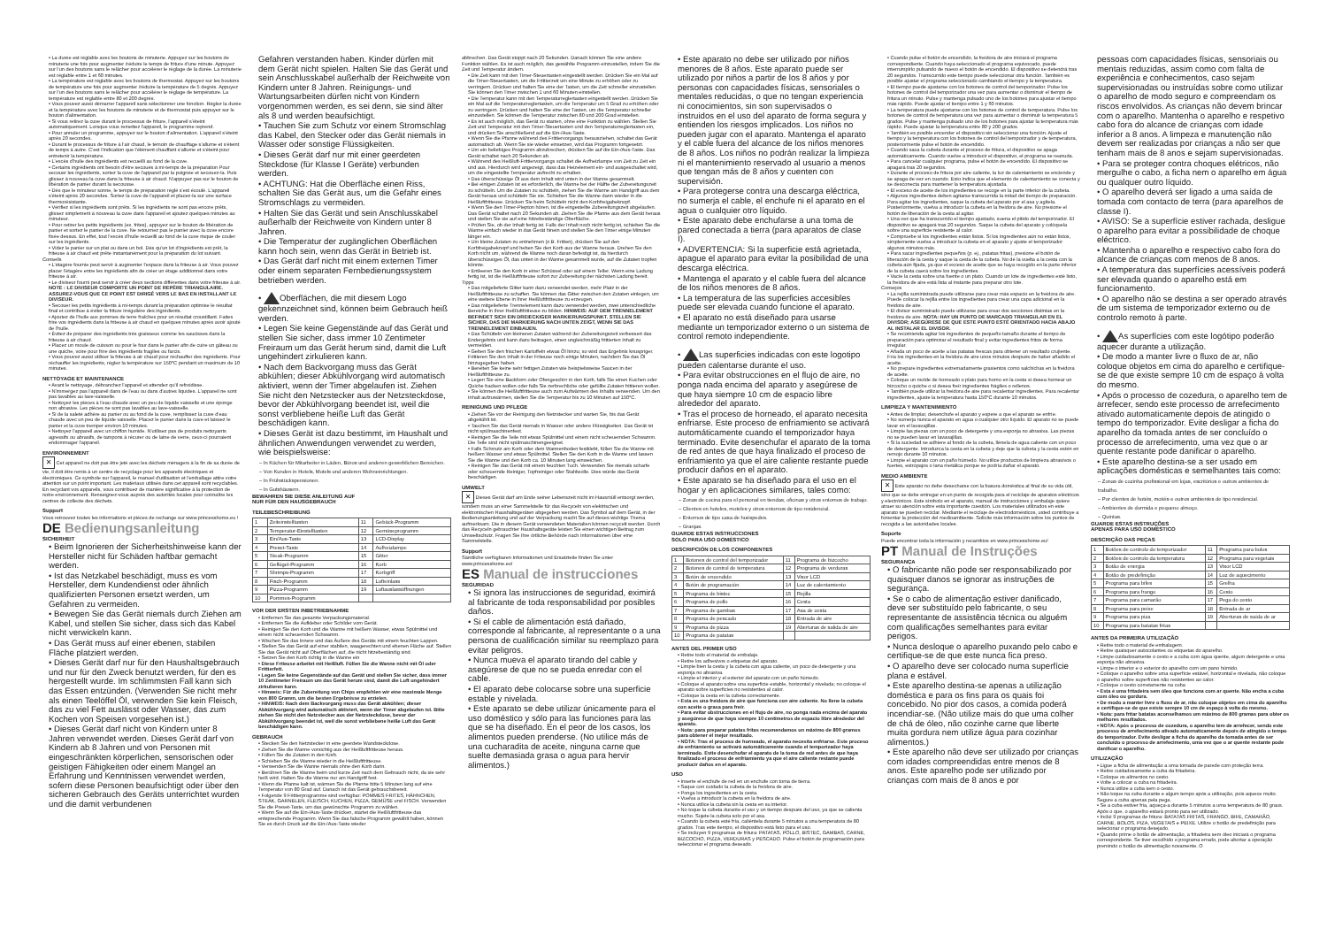• La durée est réglable avec les boutons de minuterie. Appuyez sur les boutons de minuterie une fois pour augmenter /réduire le temps de friture d'une minute. Appuyez sur l'un des boutons sans le relâcher pour accélérer le réglage de la durée. La minuterie est réglable entre 1 et 60 minutes.
• La température est réglable avec les boutons de thermostat. Appuyez sur les boutons de température une fois pour augmenter /réduire la température de 5 degrés. Appuyez sur l'un des boutons sans le relâcher pour accélérer le réglage de température. La température est réglable entre 80 et 200 degrés.
• Vous pouvez aussi démarrer l'appareil sans sélectionner une fonction. Réglez la durée et la température avec les boutons de minuterie et de thermostat puis appuyez sur le bouton d'alimentation.
• Si vous retirez la cuve durant le processus de friture, l'appareil s'éteint automatiquement. Lorsque vous remettez l'appareil, le programme reprend.
• Pour annuler un programme, appuyez sur le bouton d'alimentation. L'appareil s'éteint après 20 secondes.
• Durant le processus de friture à l'air chaud, le témoin de chauffage s'allume et s'éteint de temps à autre. C'est l'indication que l'élément chauffant s'allume et s'éteint pour entretenir la température.
• L'excès d'huile des ingrédients est recueilli au fond de la cuve.
• Certains ingrédients ont besoin d'être secoués à mi-temps de la préparation Pour secouer les ingrédients, sortez la cuve de l'appareil par la poignée et secouez-la. Puis glissez à nouveau la cuve dans la friteuse à air chaud. N'appuyez pas sur le bouton de libération de panier durant la secousse.
• Dès que le minuteur sonne, le temps de préparation réglé s'est écoulé. L'appareil s'éteint après 20 secondes. Sortez la cuve de l'appareil et placez-la sur une surface thermorésistante.
• Vérifiez si les ingrédients sont prêts. Si les ingrédients ne sont pas encore prêts, glissez simplement à nouveau la cuve dans l'appareil et ajoutez quelques minutes au minuteur.
• Pour retirer les petits ingrédients (ex. frites), appuyez sur le bouton de libération de panier et sortez le panier de la cuve. Ne retournez pas le panier avec la cuve encore fixée dessus. En effet, tout l'excès d'huile recueilli au fond de la cuve risque de couler sur les ingrédients.
• Videz le panier sur un plat ou dans un bol. Dès qu'un lot d'ingrédients est prêt, la friteuse à air chaud est prête instantanément pour la préparation du lot suivant.
Conseils
• L'étagère fournie peut servir à augmenter l'espace dans la friteuse à air. Vous pouvez placer l'étagère entre les ingrédients afin de créer un étage additionnel dans votre friteuse à air.
• Le diviseur fourni peut servir à créer deux sections différentes dans votre friteuse à air. NOTE : LE DIVISEUR COMPORTE UN POINT DE REPÈRE TRIANGULAIRE. ASSUREZ-VOUS QUE CE POINT EST DIRIGÉ VERS LE BAS EN INSTALLANT LE DIVISEUR.
• Secouer les petits ingrédients à mi-temps durant la préparation optimise le résultat final et contribue à éviter la friture irrégulière des ingrédients.
• Ajoutez de l'huile aux pommes de terre fraîches pour un résultat croustillant. Faites frire vos ingrédients dans la friteuse à air chaud en quelques minutes après avoir ajouté de l'huile.
• Évitez de préparer des ingrédients très graisseux comme les saucisses dans la friteuse à air chaud.
• Placez un moule de cuisson ou pour le four dans le panier afin de cuire un gâteau ou une quiche, voire pour frire des ingrédients fragiles ou farcis.
• Vous pouvez aussi utiliser la friteuse à air chaud pour réchauffer des ingrédients. Pour réchauffer les ingrédients, réglez la température sur 150°C pendant un maximum de 10 minutes.
NETTOYAGE ET MAINTENANCE
• Avant le nettoyage, débranchez l'appareil et attendez qu'il refroidisse.
• N'immergez pas l'appareil dans de l'eau ou dans d'autres liquides. L'appareil ne sont pas lavables au lave-vaisselle.
• Nettoyez les pièces à l'eau chaude avec un peu de liquide vaisselle et une éponge non abrasive. Les pièces ne sont pas lavables au lave-vaisselle.
• Si de la saleté adhère au panier ou au fond de la cuve, remplissez la cuve d'eau chaude avec un peu de liquide vaisselle. Placez le panier dans la cuve et laissez le panier et la cuve tremper environ 10 minutes.
• Nettoyez l'appareil avec un chiffon humide. N'utilisez pas de produits nettoyants agressifs ou abrasifs, de tampons à récurer ou de laine de verre, ceux-ci pourraient endommager l'appareil.
ENVIRONNEMENT
✕ Cet appareil ne doit pas être jeté avec les déchets ménagers à la fin de sa durée de vie, il doit être remis à un centre de recyclage pour les appareils électriques et électroniques. Ce symbole sur l'appareil, le manuel d'utilisation et l'emballage attire votre attention sur un point important. Les matériaux utilisés dans cet appareil sont recyclables. En recyclant vos appareils, vous contribuez de manière significative à la protection de notre environnement. Renseignez-vous auprès des autorités locales pour connaître les centres de collecte des déchets.
Support
Vous retrouvez toutes les informations et pièces de rechange sur www.princesshome.eu !
DE Bedienungsanleitung
SICHERHEIT
• Beim Ignorieren der Sicherheitshinweise kann der Hersteller nicht für Schäden haftbar gemacht werden.
• Ist das Netzkabel beschädigt, muss es vom Hersteller, dem Kundendienst oder ähnlich qualifizierten Personen ersetzt werden, um Gefahren zu vermeiden.
• Bewegen Sie das Gerät niemals durch Ziehen am Kabel, und stellen Sie sicher, dass sich das Kabel nicht verwickeln kann.
• Das Gerät muss auf einer ebenen, stabilen Fläche platziert werden.
• Dieses Gerät darf nur für den Haushaltsgebrauch und nur für den Zweck benutzt werden, für den es hergestellt wurde. Im schlimmsten Fall kann sich das Essen entzünden. (Verwenden Sie nicht mehr als einen Teelöffel Öl, verwenden Sie kein Fleisch, das zu viel Fett auslässt oder Wasser, das zum Kochen von Speisen vorgesehen ist.)
• Dieses Gerät darf nicht von Kindern unter 8 Jahren verwendet werden. Dieses Gerät darf von Kindern ab 8 Jahren und von Personen mit eingeschränkten körperlichen, sensorischen oder geistigen Fähigkeiten oder einem Mangel an Erfahrung und Kenntnissen verwendet werden, sofern diese Personen beaufsichtigt oder über den sicheren Gebrauch des Geräts unterrichtet wurden und die damit verbundenen
Gefahren verstanden haben. Kinder dürfen mit dem Gerät nicht spielen. Halten Sie das Gerät und sein Anschlusskabel außerhalb der Reichweite von Kindern unter 8 Jahren. Reinigungs- und Wartungsarbeiten dürfen nicht von Kindern vorgenommen werden, es sei denn, sie sind älter als 8 und werden beaufsichtigt.
• Tauchen Sie zum Schutz vor einem Stromschlag das Kabel, den Stecker oder das Gerät niemals in Wasser oder sonstige Flüssigkeiten.
• Dieses Gerät darf nur mit einer geerdeten Steckdose (für Klasse I Geräte) verbunden werden.
• ACHTUNG: Hat die Oberfläche einen Riss, schalten Sie das Gerät aus, um die Gefahr eines Stromschlags zu vermeiden.
• Halten Sie das Gerät und sein Anschlusskabel außerhalb der Reichweite von Kindern unter 8 Jahren.
• Die Temperatur der zugänglichen Oberflächen kann hoch sein, wenn das Gerät in Betrieb ist.
• Das Gerät darf nicht mit einem externen Timer oder einem separaten Fernbedienungssystem betrieben werden.
• Oberflächen, die mit diesem Logo gekennzeichnet sind, können beim Gebrauch heiß werden.
• Legen Sie keine Gegenstände auf das Gerät und stellen Sie sicher, dass immer 10 Zentimeter Freiraum um das Gerät herum sind, damit die Luft ungehindert zirkulieren kann.
• Nach dem Backvorgang muss das Gerät abkühlen; dieser Abkühlvorgang wird automatisch aktiviert, wenn der Timer abgelaufen ist. Ziehen Sie nicht den Netzstecker aus der Netzsteckdose, bevor der Abkühlvorgang beendet ist, weil die sonst verbliebene heiße Luft das Gerät beschädigen kann.
• Dieses Gerät ist dazu bestimmt, im Haushalt und ähnlichen Anwendungen verwendet zu werden, wie beispielsweise:
– In Küchen für Mitarbeiter in Läden, Büros und anderen gewerblichen Bereichen.
– Von Kunden in Hotels, Motels und anderen Wohneinrichtungen.
– In Frühstückspensionen.
– In Gutshäusern.
BEWAHREN SIE DIESE ANLEITUNG AUF
NUR FÜR DEN HAUSGEBRAUCH
TEILEBESCHREIBUNG
| 1 | Zeiteinstelltasten | 11 | Gebäck-Programm |
| 2 | Temperatur-Einstelltasten | 12 | Gemüseprogramm |
| 3 | Ein/Aus-Taste | 13 | LCD-Display |
| 4 | Preset-Taste | 14 | Aufheizlampe |
| 5 | Steak-Programm | 15 | Gitter |
| 6 | Geflügel-Programm | 16 | Korb |
| 7 | Shrimps-Programm | 17 | Korbgriff |
| 8 | Fisch-Programm | 18 | Lufteinlass |
| 9 | Pizza-Programm | 19 | Luftauslassöffnungen |
| 10 | Pommes-Programm | | |
VOR DER ERSTEN INBETRIEBNAHME
• Entfernen Sie das gesamte Verpackungsmaterial.
• Entfernen Sie die Aufkleber oder Schilder vom Gerät.
• Reinigen Sie den Korb und die Wanne mit heißem Wasser, etwas Spülmittel und einem nicht scheuernden Schwamm.
• Wischen Sie das Innere und das Äußere des Geräts mit einem feuchten Lappen.
• Stellen Sie das Gerät auf einer stabilen, waagerechten und ebenen Fläche auf. Stellen Sie das Gerät nicht auf Oberflächen auf, die nicht hitzebeständig sind.
• Setzen Sie den Korb richtig in die Wanne ein
• Diese Friteuse arbeitet mit Heißluft. Füllen Sie die Wanne nicht mit Öl oder Frittierfett.
• Legen Sie keine Gegenstände auf das Gerät und stellen Sie sicher, dass immer 10 Zentimeter Freiraum um das Gerät herum sind, damit die Luft ungehindert zirkulieren kann.
• Hinweis: Für die Zubereitung von Chips empfehlen wir eine maximale Menge von 800 Gramm, um die besten Ergebnisse zu erzielen.
• HINWEIS: Nach dem Backvorgang muss das Gerät abkühlen; dieser Abkühlvorgang wird automatisch aktiviert, wenn der Timer abgelaufen ist. Bitte ziehen Sie nicht den Netzstecker aus der Netzsteckdose, bevor der Abkühlvorgang beendet ist, weil die sonst verbliebene heiße Luft das Gerät beschädigen kann.
GEBRAUCH
• Stecken Sie den Netzstecker in eine geerdete Wandsteckdose.
• Ziehen Sie die Wanne vorsichtig aus der Heißluftfritteuse heraus.
• Füllen Sie die Zutaten in den Korb.
• Schieben Sie die Wanne wieder in die Heißluftfritteuse.
• Verwenden Sie die Wanne niemals ohne den Korb darin.
• Berühren Sie die Wanne beim und kurze Zeit nach dem Gebrauch nicht, da sie sehr heiß wird. Halten Sie die Wanne nur am Handgriff fest.
• Wenn die Pfanne kalt ist, wärmen Sie die Pfanne bitte 5 Minuten lang auf eine Temperatur von 80 Grad auf. Danach ist das Gerät gebrauchsbereit.
• Folgende 9 Frittierprogramme sind verfügbar: POMMES FRITES, HÄHNCHEN, STEAK, GARNELEN, FLEISCH, KUCHEN, PIZZA, GEMÜSE und FISCH. Verwenden Sie die Preset-Taste, um das gewünschte Programm zu wählen.
• Wenn Sie auf die Ein-/Aus-Taste drücken, startet die Heißluftfritteuse das entsprechende Programm. Wenn Sie das falsche Programm gewählt haben, können Sie es durch Druck auf die Ein-/Aus-Taste wieder
abbrechen. Das Gerät stoppt nach 20 Sekunden. Danach können Sie eine andere Funktion wählen. Es ist auch möglich, das gewählte Programm einzustellen, indem Sie die Zeit und Temperatur ändern.
• Die Zeit kann mit den Timer-Steuertasten eingestellt werden. Drücken Sie ein Mal auf die Timer-Steuertasten, um die Frittierzeit um eine Minute zu erhöhen oder zu verringern. Drücken und halten Sie eine der Tasten, um die Zeit schneller einzustellen. Sie können den Timer zwischen 1 und 60 Minuten einstellen.
• Die Temperatur kann mit den Temperaturreglertasten eingestellt werden. Drücken Sie ein Mal auf die Temperaturreglertasten, um die Temperatur um 5 Grad zu erhöhen oder zu verringern. Drücken und halten Sie eine der Tasten, um die Temperatur schneller einzustellen. Sie können die Temperatur zwischen 80 und 200 Grad einstellen.
• Es ist auch möglich, das Gerät zu starten, ohne eine Funktion zu wählen. Stellen Sie Zeit und Temperatur mit den Timer-Steuertasten und den Temperaturreglertasten ein, und drücken Sie anschließend auf die Ein-/Aus-Taste.
• Wenn Sie die Pfanne während des Frittiervorgangs herausziehen, schaltet das Gerät automatisch ab. Wenn Sie sie wieder einsetzen, wird das Programm fortgesetzt.
• Um ein beliebiges Programm abzubrechen, drücken Sie auf die Ein-/Aus-Taste. Das Gerät schaltet nach 20 Sekunden ab.
• Während des Heißluft-Frittiervorgangs schaltet die Aufheizlampe von Zeit zu Zeit ein und aus. Hierdurch wird angezeigt, dass das Heizelement ein- und ausgeschaltet wird, um die eingestellte Temperatur aufrecht zu erhalten.
• Das überschüssige Öl aus dem Inhalt wird unten in der Wanne gesammelt.
• Bei einigen Zutaten ist es erforderlich, die Wanne bei der Hälfte der Zubereitungszeit zu schütteln. Um die Zutaten zu schütteln, ziehen Sie die Wanne am Handgriff aus dem Gerät heraus und schütteln Sie sie. Schieben Sie die Wanne dann wieder in die Heißluftfritteuse. Drücken Sie beim Schütteln nicht den Korbfreigabeknopf.
• Wenn Sie den Timer-Piepton hören, ist die eingestellte Zubereitungszeit abgelaufen. Das Gerät schaltet nach 20 Sekunden ab. Ziehen Sie die Pfanne aus dem Gerät heraus und stellen Sie sie auf eine hitzebeständige Oberfläche.
• Prüfen Sie, ob der Inhalt fertig ist. Falls der Inhalt noch nicht fertig ist, schieben Sie die Wanne einfach wieder in das Gerät hinein und stellen Sie den Timer einige Minuten länger ein.
• Um kleine Zutaten zu entnehmen (z.B. Fritten), drücken Sie auf den Korbfreigabeknopf und heben Sie den Korb aus der Wanne heraus. Drehen Sie den Korb nicht um, während die Wanne noch daran befestigt ist, da hierdurch überschüssiges Öl, das unten in der Wanne gesammelt wurde, auf die Zutaten tropfen könnte.
• Entleeren Sie den Korb in einer Schüssel oder auf einem Teller. Wenn eine Ladung fertig ist, ist die Heißluftfriteuse sofort zur Zubereitung der nächsten Ladung bereit.
Tipps
• Das mitgelieferte Gitter kann dazu verwendet werden, mehr Platz in der Heißluftfritteuse zu schaffen. Sie können das Gitter zwischen den Zutaten einlegen, um eine weitere Ebene in Ihrer Heißluftfritteuse zu erzeugen.
• Das mitgelieferte Trennelement kann dazu verwendet werden, zwei unterschiedliche Bereiche in Ihrer Heißluftfritteuse zu bilden. HINWEIS: AUF DEM TRENNELEMENT BEFINDET SICH EIN DREIECKIGER MARKIERUNGSPUNKT. STELLEN SIE SICHER, DAS DIE MARKIERUNG NACH UNTEN ZEIGT, WENN SIE DAS TRENNELEMENT EINBAUEN.
• Das Schütteln von kleineren Zutaten während der Zubereitungszeit verbessert das Endergebnis und kann dazu beitragen, einen ungleichmäßig frittierten Inhalt zu vermeiden.
• Geben Sie den frischen Kartoffeln etwas Öl hinzu; so wird das Ergebnis knuspriger. Frittieren Sie den Inhalt in der Friteuse noch einige Minuten, nachdem Sie das Öl hinzugegeben haben.
• Bereiten Sie keine sehr fettigen Zutaten wie beispielsweise Saucen in der Heißluftfritteuse zu.
• Legen Sie eine Backform oder Ofengeschirr in den Korb, falls Sie einen Kuchen oder Quiche backen wollen oder falls Sie zerbrechliche oder gefüllte Zutaten frittieren wollen.
• Sie können die Heißluftfritteuse auch zum Aufwärmen des Inhalts verwenden. Um den Inhalt aufzuwärmen, stellen Sie die Temperatur bis zu 10 Minuten auf 150°C.
REINIGUNG UND PFLEGE
• Ziehen Sie vor der Reinigung den Netzstecker und warten Sie, bis das Gerät abgekühlt ist.
• Tauchen Sie das Gerät niemals in Wasser oder andere Flüssigkeiten. Das Gerät ist nicht spülmaschinenfest.
• Reinigen Sie die Teile mit etwas Spülmittel und einem nicht scheuernden Schwamm. Die Teile sind nicht spülmaschinengeeignet.
• Falls Schmutz am Korb oder dem Wannenboden festklebt, füllen Sie die Wanne mit heißem Wasser und etwas Spülmittel. Stellen Sie den Korb in die Wanne und lassen Sie die Wanne und den Korb ca. 10 Minuten lang einweichen.
• Reinigen Sie das Gerät mit einem feuchten Tuch. Verwenden Sie niemals scharfe oder scheuernde Reiniger, Topfreiniger oder Stahlwolle. Dies würde das Gerät beschädigen.
UMWELT
✕ Dieses Gerät darf am Ende seiner Lebenszeit nicht im Hausmüll entsorgt werden, sondern muss an einer Sammelstelle für das Recyceln von elektrischen und elektronischen Haushaltsgeräten abgegeben werden. Das Symbol auf dem Gerät, in der Bedienungsanleitung und auf der Verpackung macht Sie auf dieses wichtige Thema aufmerksam. Die in diesem Gerät verwendeten Materialien können recycelt werden. Durch das Recyceln gebrauchter Haushaltsgeräte leisten Sie einen wichtigen Beitrag zum Umweltschutz. Fragen Sie Ihre örtliche Behörde nach Informationen über eine Sammelstelle.
Support
Sämtliche verfügbaren Informationen und Ersatzteile finden Sie unter www.princesshome.eu!
ES Manual de instrucciones
SEGURIDAD
• Si ignora las instrucciones de seguridad, eximirá al fabricante de toda responsabilidad por posibles daños.
• Si el cable de alimentación está dañado, corresponde al fabricante, al representante o a una persona de cualificación similar su reemplazo para evitar peligros.
• Nunca mueva el aparato tirando del cable y asegúrese de que no se pueda enredar con el cable.
• El aparato debe colocarse sobre una superficie estable y nivelada.
• Este aparato se debe utilizar únicamente para el uso doméstico y sólo para las funciones para las que se ha diseñado. En el peor de los casos, los alimentos pueden prenderse. (No utilice más de una cucharadita de aceite, ninguna carne que suelte demasiada grasa o agua para hervir alimentos.)
• Este aparato no debe ser utilizado por niños menores de 8 años. Este aparato puede ser utilizado por niños a partir de los 8 años y por personas con capacidades físicas, sensoriales o mentales reducidas, o que no tengan experiencia ni conocimientos, sin son supervisados o instruidos en el uso del aparato de forma segura y entienden los riesgos implicados. Los niños no pueden jugar con el aparato. Mantenga el aparato y el cable fuera del alcance de los niños menores de 8 años. Los niños no podrán realizar la limpieza ni el mantenimiento reservado al usuario a menos que tengan más de 8 años y cuenten con supervisión.
• Para protegerse contra una descarga eléctrica, no sumerja el cable, el enchufe ni el aparato en el agua o cualquier otro líquido.
• Este aparato debe enchufarse a una toma de pared conectada a tierra (para aparatos de clase I).
• ADVERTENCIA: Si la superficie está agrietada, apague el aparato para evitar la posibilidad de una descarga eléctrica.
• Mantenga el aparato y el cable fuera del alcance de los niños menores de 8 años.
• La temperatura de las superficies accesibles puede ser elevada cuando funcione el aparato.
• El aparato no está diseñado para usarse mediante un temporizador externo o un sistema de control remoto independiente.
• Las superficies indicadas con este logotipo pueden calentarse durante el uso.
• Para evitar obstrucciones en el flujo de aire, no ponga nada encima del aparato y asegúrese de que haya siempre 10 cm de espacio libre alrededor del aparato.
• Tras el proceso de horneado, el aparato necesita enfriarse. Este proceso de enfriamiento se activará automáticamente cuando el temporizador haya terminado. Evite desenchufar el aparato de la toma de red antes de que haya finalizado el proceso de enfriamiento ya que el aire caliente restante puede producir daños en el aparato.
• Este aparato se ha diseñado para el uso en el hogar y en aplicaciones similares, tales como:
– Zonas de cocina para el personal en tiendas, oficinas y otros entornos de trabajo.
– Clientes en hoteles, moteles y otros entornos de tipo residencial.
– Entornos de tipo casa de huéspedes.
– Granjas.
GUARDE ESTAS INSTRUCCIONES
SOLO PARA USO DOMÉSTICO
DESCRIPCIÓN DE LOS COMPONENTES
| 1 | Botones de control del temporizador | 11 | Programa de bizcocho |
| 2 | Botones de control de temperatura | 12 | Programa de verduras |
| 3 | Botón de encendido | 13 | Visor LCD |
| 4 | Botón de programación | 14 | Luz de calentamiento |
| 5 | Programa de bistec | 15 | Rejilla |
| 6 | Programa de pollo | 16 | Cesta |
| 7 | Programa de gambas | 17 | Asa de cesta |
| 8 | Programa de pescado | 18 | Entrada de aire |
| 9 | Programa de pizza | 19 | Aberturas de salida de aire |
| 10 | Programa de patatas | | |
ANTES DEL PRIMER USO
• Retire todo el material de embalaje.
• Retire los adhesivos o etiquetas del aparato.
• Limpie bien la cesta y la cubeta con agua caliente, un poco de detergente y una esponja no abrasiva.
• Limpie el interior y el exterior del aparato con un paño húmedo.
• Coloque el aparato sobre una superficie estable, horizontal y nivelada; no coloque el aparato sobre superficies no resistentes al calor.
• Coloque la cesta en la cubeta correctamente.
• Esta es una freidora de aire que funciona con aire caliente. No llene la cubeta con aceite o grasa para freír.
• Para evitar obstrucciones en el flujo de aire, no ponga nada encima del aparato y asegúrese de que haya siempre 10 centímetros de espacio libre alrededor del aparato.
• Nota: para preparar patatas fritas recomendamos un máximo de 800 gramos para obtener el mejor resultado.
• NOTA: Tras el proceso de horneado, el aparato necesita enfriarse. Este proceso de enfriamiento se activará automáticamente cuando el temporizador haya terminado. Evite desenchufar el aparato de la toma de red antes de que haya finalizado el proceso de enfriamiento ya que el aire caliente restante puede producir daños en el aparato.
USO
• Inserte el enchufe de red en un enchufe con toma de tierra.
• Saque con cuidado la cubeta de la freidora de aire.
• Ponga los ingredientes en la cesta.
• Vuelva a introducir la cubeta en la freidora de aire.
• Nunca utilice la cubeta sin la cesta en su interior.
• No toque la cubeta durante el uso y un tiempo después del uso, ya que se calienta mucho. Sujete la cubeta solo por el asa.
• Cuando la cubeta esté fría, caliéntela durante 5 minutos a una temperatura de 80 grados. Tras este tiempo, el dispositivo está listo para el uso.
• Se incluyen 9 programas de fritura: PATATAS, POLLO, BISTEC, GAMBAS, CARNE, BIZCOCHO, PIZZA, VERDURAS y PESCADO. Pulse el botón de programación para seleccionar el programa deseado.
• Cuando pulse el botón de encendido, la freidora de aire iniciará el programa correspondiente. Cuando haya seleccionado el programa equivocado, puede interrumpirlo pulsando de nuevo el botón de encendido. El dispositivo se detendrá tras 20 segundos. Transcurrido este tiempo puede seleccionar otra función. También es posible ajustar el programa seleccionado cambiando el tiempo y la temperatura.
• El tiempo puede ajustarse con los botones de control del temporizador. Pulse los botones de control del temporizador una vez para aumentar o disminuir el tiempo de fritura un minuto. Pulse y mantenga pulsado uno de los botones para ajustar el tiempo más rápido. Puede ajustar el tiempo entre 1 y 60 minutos.
• La temperatura puede ajustarse con los botones de control de temperatura. Pulse los botones de control de temperatura una vez para aumentar o disminuir la temperatura 5 grados. Pulse y mantenga pulsado uno de los botones para ajustar la temperatura más rápido. Puede ajustar la temperatura entre 80 y 200 grados.
• También es posible encender el dispositivo sin seleccionar una función. Ajuste el tiempo y la temperatura con los botones de control del temporizador y de temperatura, posteriormente pulse el botón de encendido.
• Cuando saca la cubeta durante el proceso de fritura, el dispositivo se apaga automáticamente. Cuando vuelve a introducir el dispositivo, el programa se reanuda.
• Para cancelar cualquier programa, pulse el botón de encendido. El dispositivo se apagará tras 20 segundos.
• Durante el proceso de fritura por aire caliente, la luz de calentamiento se enciende y se apaga de vez en cuando. Esto indica que el elemento de calentamiento se conecta y se desconecta para mantener la temperatura ajustada.
• El exceso de aceite de los ingredientes se recoge en la parte inferior de la cubeta.
• Algunos ingredientes deben agitarse transcurrida la mitad del tiempo de preparación. Para agitar los ingredientes, saque la cubeta del aparato por el asa y agítela. Posteriormente, vuelva a introducir la cubeta en la freidora de aire. No presione el botón de liberación de la cesta al agitar.
• Una vez que ha transcurrido el tiempo ajustado, suena el pitido del temporizador. El dispositivo se apagará tras 20 segundos. Saque la cubeta del aparato y colóquela sobre una superficie resistente al calor.
• Compruebe si los ingredientes están listos. Si los ingredientes aún no están listos, simplemente vuelva a introducir la cubeta en el aparato y ajuste el temporizador algunos minutos más.
• Para sacar ingredientes pequeños (p. ej., patatas fritas), presione el botón de liberación de la cesta y saque la cesta de la cubeta. No dé la vuelta a la cesta con la cubeta aún fijada, ya que el exceso de aceite que se haya recogido en la parte inferior de la cubeta caerá sobre los ingredientes.
• Vacíe la cesta sobre una fuente o un plato. Cuando un lote de ingredientes esté listo, la freidora de aire está lista al instante para preparar otro lote.
Consejos
• La rejilla suministrada puede utilizarse para crear más espacio en la freidora de aire. Puede colocar la rejilla entre los ingredientes para crear una capa adicional en la freidora de aire.
• El divisor suministrado puede utilizarse para crear dos secciones distintas en la freidora de aire. NOTA: HAY UN PUNTO DE MARCADO TRIANGULAR EN EL DIVISOR; ASEGÚRESE DE QUE ESTE PUNTO ESTÉ ORIENTADO HACIA ABAJO AL INSTALAR EL DIVISOR.
• Se recomienda agitar los ingredientes de pequeño tamaño durante el tiempo de preparación para optimizar el resultado final y evitar ingredientes fritos de forma irregular.
• Añada un poco de aceite a las patatas frescas para obtener un resultado crujiente. Fría los ingredientes en la freidora de aire unos minutos después de haber añadido el aceite.
• No prepare ingredientes extremadamente grasientos como salchichas en la freidora de aceite.
• Coloque un molde de horneado o plato para horno en la cesta si desea hornear un bizcocho o quiche o si desea freír ingredientes frágiles o rellenos.
• También puede utilizar la freidora de aire para recalentar ingredientes. Para recalentar ingredientes, ajuste la temperatura hasta 150°C durante 10 minutos.
LIMPIEZA Y MANTENIMIENTO
• Antes de limpiar, desenchufe el aparato y espere a que el aparato se enfríe.
• No sumerja nunca el aparato en agua o cualquier otro líquido. El aparato no se puede lavar en el lavavajillas.
• Limpie las piezas con un poco de detergente y una esponja no abrasiva. Las piezas no se pueden lavar en lavavajillas.
• Si la suciedad se adhiere al fondo de la cubeta, llénela de agua caliente con un poco de detergente. Introduzca la cesta en la cubeta y deje que la cubeta y la cesta estén en remojo durante 10 minutos.
• Limpie el aparato con un paño húmedo. No utilice productos de limpieza abrasivos o fuertes, estropajos o lana metálica porque se podría dañar el aparato.
MEDIO AMBIENTE
✕ Este aparato no debe desecharse con la basura doméstica al final de su vida útil, sino que se debe entregar en un punto de recogida para el reciclaje de aparatos eléctricos y electrónicos. Este símbolo en el aparato, manual de instrucciones y embalaje quiere atraer su atención sobre esta importante cuestión. Los materiales utilizados en este aparato se pueden reciclar. Mediante el reciclaje de electrodomésticos, usted contribuye a fomentar la protección del medioambiente. Solicite más información sobre los puntos de recogida a las autoridades locales.
Soporte
Puede encontrar toda la información y recambios en www.princesshome.eu!
PT Manual de Instruções
SEGURANÇA
• O fabricante não pode ser responsabilizado por quaisquer danos se ignorar as instruções de segurança.
• Se o cabo de alimentação estiver danificado, deve ser substituído pelo fabricante, o seu representante de assistência técnica ou alguém com qualificações semelhantes para evitar perigos.
• Nunca desloque o aparelho puxando pelo cabo e certifique-se de que este nunca fica preso.
• O aparelho deve ser colocado numa superfície plana e estável.
• Este aparelho destina-se apenas a utilização doméstica e para os fins para os quais foi concebido. No pior dos casos, a comida poderá incendiar-se. (Não utilize mais do que uma colher de chá de óleo, não cozinhe carne que liberte muita gordura nem utilize água para cozinhar alimentos.)
• Este aparelho não deve ser utilizado por crianças com idades compreendidas entre menos de 8 anos. Este aparelho pode ser utilizado por crianças com mais de 8 anos e por
pessoas com capacidades físicas, sensoriais ou mentais reduzidas, assim como com falta de experiência e conhecimentos, caso sejam supervisionadas ou instruídas sobre como utilizar o aparelho de modo seguro e compreendam os riscos envolvidos. As crianças não devem brincar com o aparelho. Mantenha o aparelho e respetivo cabo fora do alcance de crianças com idade inferior a 8 anos. A limpeza e manutenção não devem ser realizadas por crianças a não ser que tenham mais de 8 anos e sejam supervisionadas.
• Para se proteger contra choques elétricos, não mergulhe o cabo, a ficha nem o aparelho em água ou qualquer outro líquido.
• O aparelho deverá ser ligado a uma saída de tomada com contacto de terra (para aparelhos de classe I).
• AVISO: Se a superfície estiver rachada, desligue o aparelho para evitar a possibilidade de choque eléctrico.
• Mantenha o aparelho e respectivo cabo fora do alcance de crianças com menos de 8 anos.
• A temperatura das superfícies acessíveis poderá ser elevada quando o aparelho está em funcionamento.
• O aparelho não se destina a ser operado através de um sistema de temporizador externo ou de controlo remoto à parte.
• As superfícies com este logótipo poderão aquecer durante a utilização.
• De modo a manter livre o fluxo de ar, não coloque objetos em cima do aparelho e certifique-se de que existe sempre 10 cm de espaço à volta do mesmo.
• Após o processo de cozedura, o aparelho tem de arrefecer, sendo este processo de arrefecimento ativado automaticamente depois de atingido o tempo do temporizador. Evite desligar a ficha do aparelho da tomada antes de ser concluído o processo de arrefecimento, uma vez que o ar quente restante pode danificar o aparelho.
• Este aparelho destina-se a ser usado em aplicações domésticas e semelhantes tais como:
– Zonas de cozinha profissional em lojas, escritórios e outros ambientes de trabalho.
– Por clientes de hotéis, motéis e outros ambientes de tipo residencial.
– Ambientes de dormida e pequeno almoço.
– Quintas.
GUARDE ESTAS INSTRUÇÕES
APENAS PARA USO DOMÉSTICO
DESCRIÇÃO DAS PEÇAS
| 1 | Botões de controlo do temporizador | 11 | Programa para bolos |
| 2 | Botões de controlo da temperatura | 12 | Programa para vegetais |
| 3 | Botão de energia | 13 | Visor LCD |
| 4 | Botão de predefinição | 14 | Luz de aquecimento |
| 5 | Programa para bifes | 15 | Grelha |
| 6 | Programa para frango | 16 | Cesto |
| 7 | Programa para camarão | 17 | Pega do cesto |
| 8 | Programa para peixe | 18 | Entrada de ar |
| 9 | Programa para piza | 19 | Aberturas de saída de ar |
| 10 | Programa para batatas fritas | | |
ANTES DA PRIMEIRA UTILIZAÇÃO
• Retire todo o material de embalagem.
• Retire quaisquer autocolantes ou etiquetas do aparelho.
• Limpe cuidadosamente o cesto e a cuba com água quente, algum detergente e uma esponja não abrasiva.
• Limpe o interior e o exterior do aparelho com um pano húmido.
• Coloque o aparelho sobre uma superfície estável, horizontal e nivelada, não coloque o aparelho sobre superfícies não resistentes ao calor.
• Coloque o cesto corretamente na cuba
• Esta é uma fritadeira sem óleo que funciona com ar quente. Não encha a cuba com óleo ou gordura.
• De modo a manter livre o fluxo de ar, não coloque objetos em cima do aparelho e certifique-se de que existe sempre 10 cm de espaço à volta do mesmo.
• Nota: para fritar batatas aconselhamos um máximo de 800 gramas para obter os melhores resultados.
• NOTA: Após o processo de cozedura, o aparelho tem de arrefecer, sendo este processo de arrefecimento ativado automaticamente depois de atingido o tempo do temporizador. Evite desligar a ficha do aparelho da tomada antes de ser concluído o processo de arrefecimento, uma vez que o ar quente restante pode danificar o aparelho.
UTILIZAÇÃO
• Ligue a ficha de alimentação a uma tomada de parede com proteção terra.
• Retire cuidadosamente a cuba da fritadeira.
• Coloque os alimentos no cesto.
• Volte a colocar a cuba na fritadeira.
• Nunca utilize a cuba sem o cesto.
• Não toque na cuba durante e algum tempo após a utilização, pois aquece muito. Segure a cuba apenas pela pega.
• Se a cuba estiver fria, aqueça-a durante 5 minutos a uma temperatura de 80 graus. Após o que, o aparelho estará pronto para ser utilizado.
• Inclui 9 programas de fritura: BATATAS FRITAS, FRANGO, BIFE, CAMARÃO, CARNE, BOLOS, PIZA, VEGETAIS e PEIXE. Utilize o botão de predefinição para selecionar o programa desejado.
• Quando prime o botão de alimentação, a fritadeira sem óleo iniciará o programa correspondente. Se tiver escolhido o programa errado, pode abortar a operação premindo o botão de alimentação novamente. O